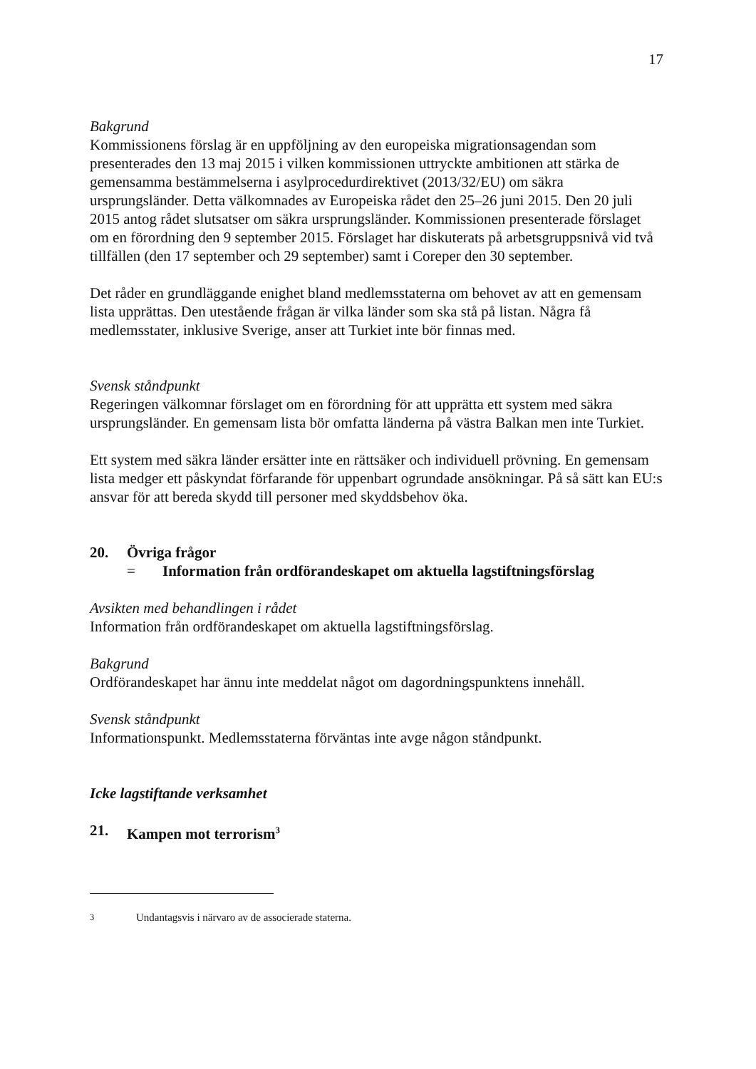17
Bakgrund
Kommissionens förslag är en uppföljning av den europeiska migrationsagendan som presenterades den 13 maj 2015 i vilken kommissionen uttryckte ambitionen att stärka de gemensamma bestämmelserna i asylprocedurdirektivet (2013/32/EU) om säkra ursprungsländer. Detta välkomnades av Europeiska rådet den 25–26 juni 2015. Den 20 juli 2015 antog rådet slutsatser om säkra ursprungsländer. Kommissionen presenterade förslaget om en förordning den 9 september 2015. Förslaget har diskuterats på arbetsgruppsnivå vid två tillfällen (den 17 september och 29 september) samt i Coreper den 30 september.
Det råder en grundläggande enighet bland medlemsstaterna om behovet av att en gemensam lista upprättas. Den utestående frågan är vilka länder som ska stå på listan. Några få medlemsstater, inklusive Sverige, anser att Turkiet inte bör finnas med.
Svensk ståndpunkt
Regeringen välkomnar förslaget om en förordning för att upprätta ett system med säkra ursprungsländer. En gemensam lista bör omfatta länderna på västra Balkan men inte Turkiet.
Ett system med säkra länder ersätter inte en rättsäker och individuell prövning. En gemensam lista medger ett påskyndat förfarande för uppenbart ogrundade ansökningar. På så sätt kan EU:s ansvar för att bereda skydd till personer med skyddsbehov öka.
20. Övriga frågor
= Information från ordförandeskapet om aktuella lagstiftningsförslag
Avsikten med behandlingen i rådet
Information från ordförandeskapet om aktuella lagstiftningsförslag.
Bakgrund
Ordförandeskapet har ännu inte meddelat något om dagordningspunktens innehåll.
Svensk ståndpunkt
Informationspunkt. Medlemsstaterna förväntas inte avge någon ståndpunkt.
Icke lagstiftande verksamhet
21. Kampen mot terrorism<sup>3</sup>
<sup>3</sup> Undantagsvis i närvaro av de associerade staterna.